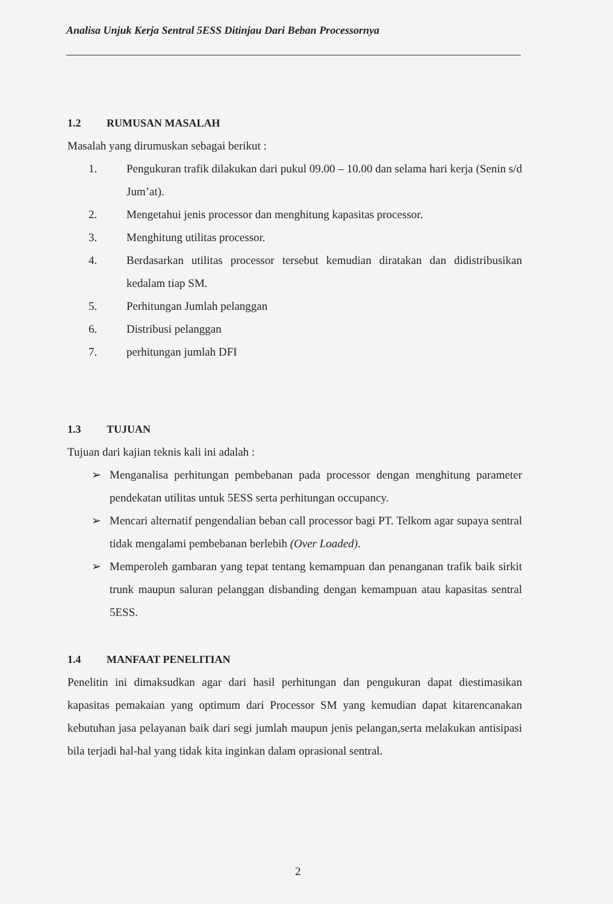Analisa Unjuk Kerja Sentral 5ESS Ditinjau Dari Beban Processornya
1.2 RUMUSAN MASALAH
Masalah yang dirumuskan sebagai berikut :
1. Pengukuran trafik dilakukan dari pukul 09.00 – 10.00 dan selama hari kerja (Senin s/d Jum’at).
2. Mengetahui jenis processor dan menghitung kapasitas processor.
3. Menghitung utilitas processor.
4. Berdasarkan utilitas processor tersebut kemudian diratakan dan didistribusikan kedalam tiap SM.
5. Perhitungan Jumlah pelanggan
6. Distribusi pelanggan
7. perhitungan jumlah DFI
1.3 TUJUAN
Tujuan dari kajian teknis kali ini adalah :
➢ Menganalisa perhitungan pembebanan pada processor dengan menghitung parameter pendekatan utilitas untuk 5ESS serta perhitungan occupancy.
➢ Mencari alternatif pengendalian beban call processor bagi PT. Telkom agar supaya sentral tidak mengalami pembebanan berlebih (Over Loaded).
➢ Memperoleh gambaran yang tepat tentang kemampuan dan penanganan trafik baik sirkit trunk maupun saluran pelanggan disbanding dengan kemampuan atau kapasitas sentral 5ESS.
1.4 MANFAAT PENELITIAN
Penelitin ini dimaksudkan agar dari hasil perhitungan dan pengukuran dapat diestimasikan kapasitas pemakaian yang optimum dari Processor SM yang kemudian dapat kitarencanakan kebutuhan jasa pelayanan baik dari segi jumlah maupun jenis pelangan,serta melakukan antisipasi bila terjadi hal-hal yang tidak kita inginkan dalam oprasional sentral.
2